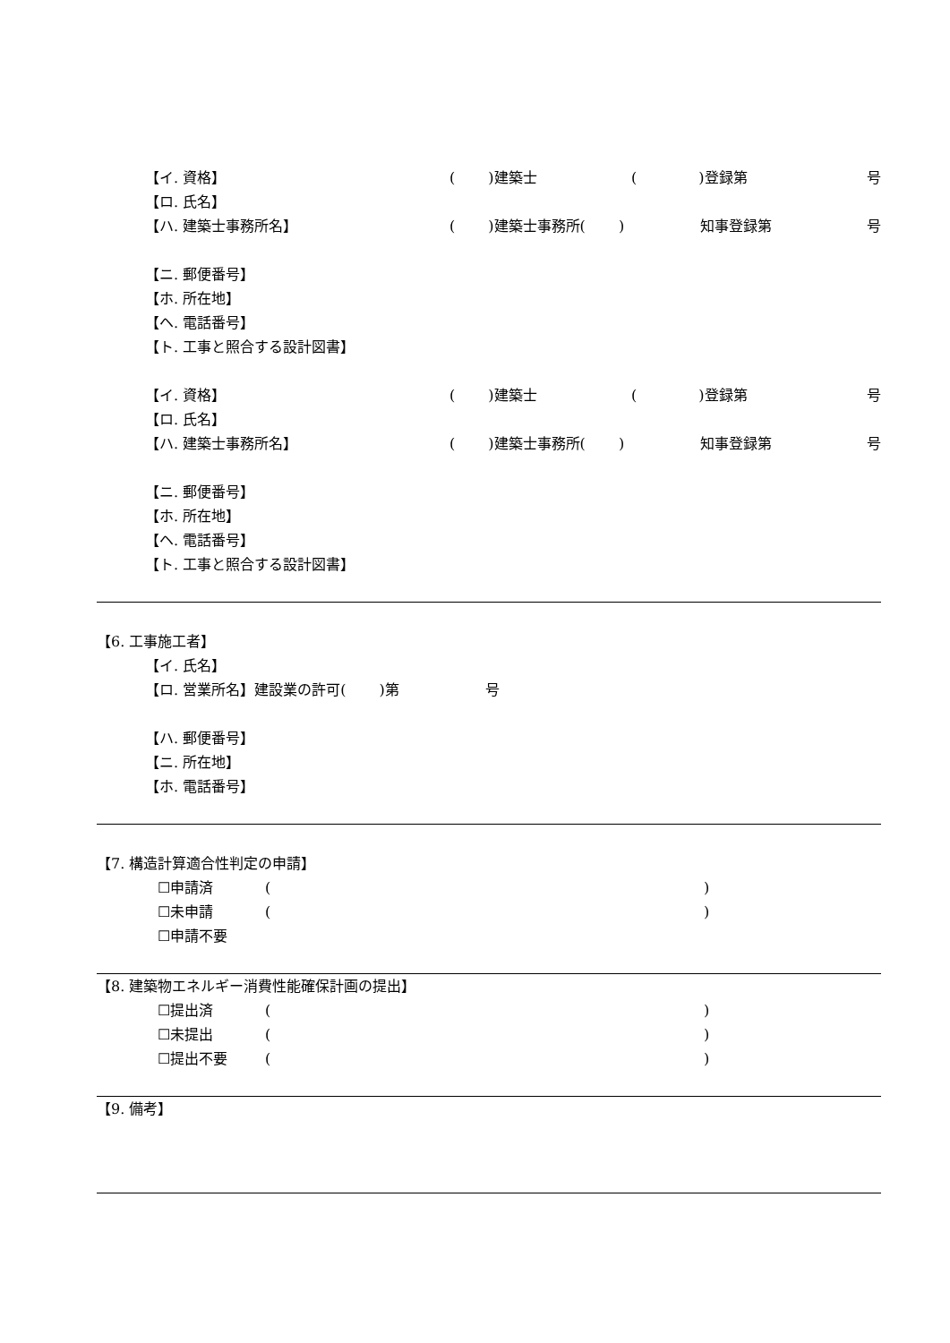【イ. 資格】 (　　 )建築士 (　　　　 )登録第 号
【ロ. 氏名】
【ハ. 建築士事務所名】 (　　 )建築士事務所(　　 ) 知事登録第 号
【ニ. 郵便番号】
【ホ. 所在地】
【ヘ. 電話番号】
【ト. 工事と照合する設計図書】
【イ. 資格】 (　　 )建築士 (　　　　 )登録第 号
【ロ. 氏名】
【ハ. 建築士事務所名】 (　　 )建築士事務所(　　 ) 知事登録第 号
【ニ. 郵便番号】
【ホ. 所在地】
【ヘ. 電話番号】
【ト. 工事と照合する設計図書】
【6. 工事施工者】
【イ. 氏名】
【ロ. 営業所名】建設業の許可(　　 )第　　　　　　号
【ハ. 郵便番号】
【ニ. 所在地】
【ホ. 電話番号】
【7. 構造計算適合性判定の申請】
☐申請済 ()
☐未申請 ()
☐申請不要
【8. 建築物エネルギー消費性能確保計画の提出】
☐提出済 ()
☐未提出 ()
☐提出不要 ()
【9. 備考】